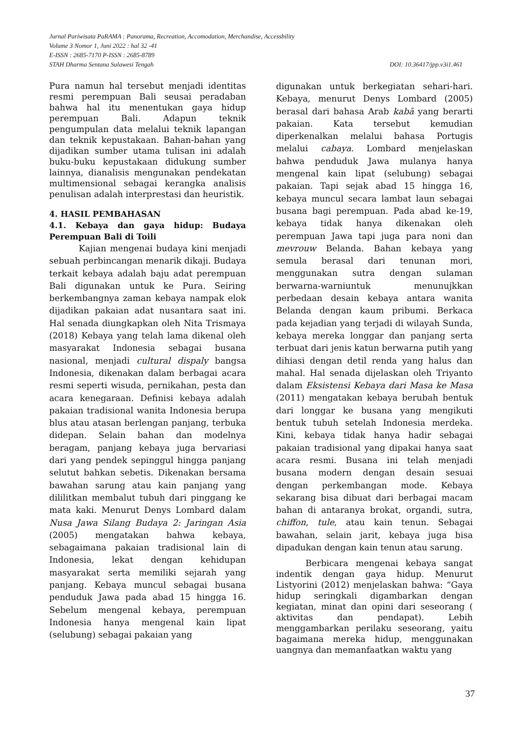Jurnal Pariwisata PaRAMA : Panorama, Recreation, Accomodation, Merchandise, Accessbility
Volume 3 Nomor 1, Juni 2022 : hal 32 -41
E-ISSN : 2685-7170 P-ISSN : 2685-8789
STAH Dharma Sentana Sulawesi Tengah DOI: 10.36417/jpp.v3i1.461
Pura namun hal tersebut menjadi identitas resmi perempuan Bali seusai peradaban bahwa hal itu menentukan gaya hidup perempuan Bali. Adapun teknik pengumpulan data melalui teknik lapangan dan teknik kepustakaan. Bahan-bahan yang dijadikan sumber utama tulisan ini adalah buku-buku kepustakaan didukung sumber lainnya, dianalisis mengunakan pendekatan multimensional sebagai kerangka analisis penulisan adalah interprestasi dan heuristik.
4. HASIL PEMBAHASAN
4.1. Kebaya dan gaya hidup: Budaya Perempuan Bali di Toili
Kajian mengenai budaya kini menjadi sebuah perbincangan menarik dikaji. Budaya terkait kebaya adalah baju adat perempuan Bali digunakan untuk ke Pura. Seiring berkembangnya zaman kebaya nampak elok dijadikan pakaian adat nusantara saat ini. Hal senada diungkapkan oleh Nita Trismaya (2018) Kebaya yang telah lama dikenal oleh masyarakat Indonesia sebagai busana nasional, menjadi cultural dispaly bangsa Indonesia, dikenakan dalam berbagai acara resmi seperti wisuda, pernikahan, pesta dan acara kenegaraan. Definisi kebaya adalah pakaian tradisional wanita Indonesia berupa blus atau atasan berlengan panjang, terbuka didepan. Selain bahan dan modelnya beragam, panjang kebaya juga bervariasi dari yang pendek sepinggul hingga panjang selutut bahkan sebetis. Dikenakan bersama bawahan sarung atau kain panjang yang dililitkan membalut tubuh dari pinggang ke mata kaki. Menurut Denys Lombard dalam Nusa Jawa Silang Budaya 2: Jaringan Asia (2005) mengatakan bahwa kebaya, sebagaimana pakaian tradisional lain di Indonesia, lekat dengan kehidupan masyarakat serta memiliki sejarah yang panjang. Kebaya muncul sebagai busana penduduk Jawa pada abad 15 hingga 16. Sebelum mengenal kebaya, perempuan Indonesia hanya mengenal kain lipat (selubung) sebagai pakaian yang
digunakan untuk berkegiatan sehari-hari. Kebaya, menurut Denys Lombard (2005) berasal dari bahasa Arab kabā yang berarti pakaian. Kata tersebut kemudian diperkenalkan melalui bahasa Portugis melalui cabaya. Lombard menjelaskan bahwa penduduk Jawa mulanya hanya mengenal kain lipat (selubung) sebagai pakaian. Tapi sejak abad 15 hingga 16, kebaya muncul secara lambat laun sebagai busana bagi perempuan. Pada abad ke-19, kebaya tidak hanya dikenakan oleh perempuan Jawa tapi juga para noni dan mevrouw Belanda. Bahan kebaya yang semula berasal dari tenunan mori, menggunakan sutra dengan sulaman berwarna-warniuntuk menunujkkan perbedaan desain kebaya antara wanita Belanda dengan kaum pribumi. Berkaca pada kejadian yang terjadi di wilayah Sunda, kebaya mereka longgar dan panjang serta terbuat dari jenis katun berwarna putih yang dihiasi dengan detil renda yang halus dan mahal. Hal senada dijelaskan oleh Triyanto dalam Eksistensi Kebaya dari Masa ke Masa (2011) mengatakan kebaya berubah bentuk dari longgar ke busana yang mengikuti bentuk tubuh setelah Indonesia merdeka. Kini, kebaya tidak hanya hadir sebagai pakaian tradisional yang dipakai hanya saat acara resmi. Busana ini telah menjadi busana modern dengan desain sesuai dengan perkembangan mode. Kebaya sekarang bisa dibuat dari berbagai macam bahan di antaranya brokat, organdi, sutra, chiffon, tule, atau kain tenun. Sebagai bawahan, selain jarit, kebaya juga bisa dipadukan dengan kain tenun atau sarung.
Berbicara mengenai kebaya sangat indentik dengan gaya hidup. Menurut Listyorini (2012) menjelaskan bahwa: “Gaya hidup seringkali digambarkan dengan kegiatan, minat dan opini dari seseorang ( aktivitas dan pendapat). Lebih menggambarkan perilaku seseorang, yaitu bagaimana mereka hidup, menggunakan uangnya dan memanfaatkan waktu yang
37